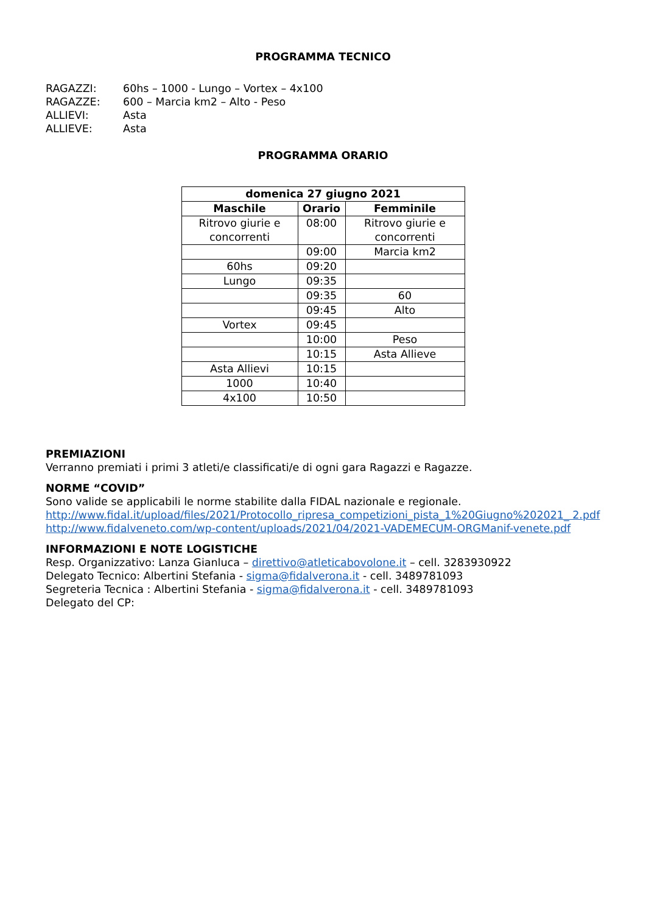PROGRAMMA TECNICO
RAGAZZI: 60hs – 1000 - Lungo – Vortex – 4x100
RAGAZZE: 600 – Marcia km2 – Alto - Peso
ALLIEVI: Asta
ALLIEVE: Asta
PROGRAMMA ORARIO
| domenica 27 giugno 2021 | | |
| --- | --- | --- |
| Maschile | Orario | Femminile |
| Ritrovo giurie e concorrenti | 08:00 | Ritrovo giurie e concorrenti |
| | 09:00 | Marcia km2 |
| 60hs | 09:20 | |
| Lungo | 09:35 | |
| | 09:35 | 60 |
| | 09:45 | Alto |
| Vortex | 09:45 | |
| | 10:00 | Peso |
| | 10:15 | Asta Allieve |
| Asta Allievi | 10:15 | |
| 1000 | 10:40 | |
| 4x100 | 10:50 | |
PREMIAZIONI
Verranno premiati i primi 3 atleti/e classificati/e di ogni gara Ragazzi e Ragazze.
NORME “COVID”
Sono valide se applicabili le norme stabilite dalla FIDAL nazionale e regionale.
http://www.fidal.it/upload/files/2021/Protocollo_ripresa_competizioni_pista_1%20Giugno%202021_ 2.pdf
http://www.fidalveneto.com/wp-content/uploads/2021/04/2021-VADEMECUM-ORGManif-venete.pdf
INFORMAZIONI E NOTE LOGISTICHE
Resp. Organizzativo: Lanza Gianluca – direttivo@atleticabovolone.it – cell. 3283930922
Delegato Tecnico: Albertini Stefania - sigma@fidalverona.it - cell. 3489781093
Segreteria Tecnica : Albertini Stefania - sigma@fidalverona.it - cell. 3489781093
Delegato del CP: